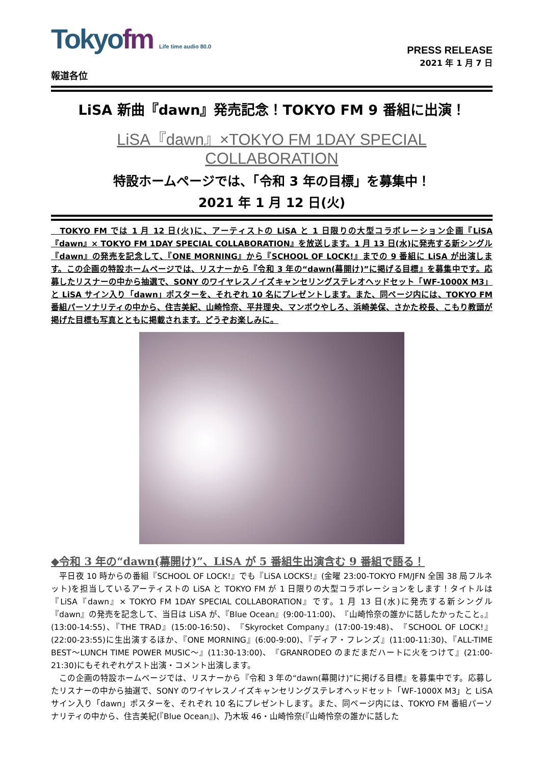Tokyofm Life time audio 80.0
PRESS RELEASE
2021 年 1 月 7 日
報道各位
LiSA 新曲『dawn』発売記念！TOKYO FM 9 番組に出演！
LiSA『dawn』×TOKYO FM 1DAY SPECIAL COLLABORATION
特設ホームページでは、「令和 3 年の目標」を募集中！
2021 年 1 月 12 日(火)
　TOKYO FM では 1 月 12 日(火)に、アーティストの LiSA と 1 日限りの大型コラボレーション企画『LiSA『dawn』× TOKYO FM 1DAY SPECIAL COLLABORATION』を放送します。1 月 13 日(水)に発売する新シングル『dawn』の発売を記念して、『ONE MORNING』から『SCHOOL OF LOCK!』までの 9 番組に LiSA が出演します。この企画の特設ホームページでは、リスナーから『令和 3 年の“dawn(幕開け)”に掲げる目標』を募集中です。応募したリスナーの中から抽選で、SONY のワイヤレスノイズキャンセリングステレオヘッドセット「WF-1000X M3」と LiSA サイン入り「dawn」ポスターを、それぞれ 10 名にプレゼントします。また、同ページ内には、TOKYO FM 番組パーソナリティの中から、住吉美紀、山崎怜奈、平井理央、マンボウやしろ、浜崎美保、さかた校長、こもり教頭が掲げた目標も写真とともに掲載されます。どうぞお楽しみに。
◆令和 3 年の“dawn(幕開け)”、LiSA が 5 番組生出演含む 9 番組で語る！
　平日夜 10 時からの番組『SCHOOL OF LOCK!』でも『LiSA LOCKS!』(金曜 23:00-TOKYO FM/JFN 全国 38 局フルネット)を担当しているアーティストの LiSA と TOKYO FM が 1 日限りの大型コラボレーションをします！タイトルは『LiSA『dawn』× TOKYO FM 1DAY SPECIAL COLLABORATION』です。1 月 13 日(水)に発売する新シングル『dawn』の発売を記念して、当日は LiSA が、『Blue Ocean』(9:00-11:00)、『山崎怜奈の誰かに話したかったこと。』(13:00-14:55)、『THE TRAD』(15:00-16:50)、『Skyrocket Company』(17:00-19:48)、『SCHOOL OF LOCK!』(22:00-23:55)に生出演するほか、『ONE MORNING』(6:00-9:00)、『ディア・フレンズ』(11:00-11:30)、『ALL-TIME BEST～LUNCH TIME POWER MUSIC～』(11:30-13:00)、『GRANRODEO のまだまだハートに火をつけて』(21:00-21:30)にもそれぞれゲスト出演・コメント出演します。
　この企画の特設ホームページでは、リスナーから『令和 3 年の“dawn(幕開け)”に掲げる目標』を募集中です。応募したリスナーの中から抽選で、SONY のワイヤレスノイズキャンセリングステレオヘッドセット「WF-1000X M3」と LiSA サイン入り「dawn」ポスターを、それぞれ 10 名にプレゼントします。また、同ページ内には、TOKYO FM 番組パーソナリティの中から、住吉美紀(『Blue Ocean』)、乃木坂 46・山崎怜奈(『山崎怜奈の誰かに話した